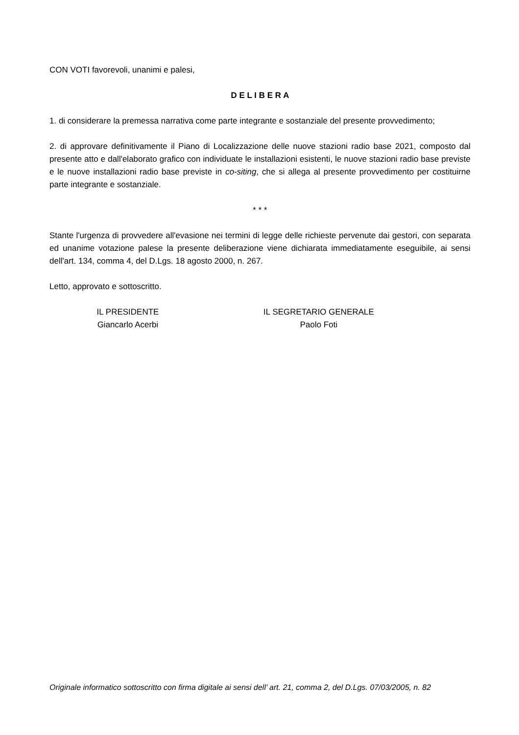CON VOTI favorevoli, unanimi e palesi,
D E L I B E R A
1. di considerare la premessa narrativa come parte integrante e sostanziale del presente provvedimento;
2. di approvare definitivamente il Piano di Localizzazione delle nuove stazioni radio base 2021, composto dal presente atto e dall'elaborato grafico con individuate le installazioni esistenti, le nuove stazioni radio base previste e le nuove installazioni radio base previste in co-siting, che si allega al presente provvedimento per costituirne parte integrante e sostanziale.
* * *
Stante l'urgenza di provvedere all'evasione nei termini di legge delle richieste pervenute dai gestori, con separata ed unanime votazione palese la presente deliberazione viene dichiarata immediatamente eseguibile, ai sensi dell'art. 134, comma 4, del D.Lgs. 18 agosto 2000, n. 267.
Letto, approvato e sottoscritto.
IL PRESIDENTE
Giancarlo Acerbi
IL SEGRETARIO GENERALE
Paolo Foti
Originale informatico sottoscritto con firma digitale ai sensi dell’ art. 21, comma 2, del D.Lgs. 07/03/2005, n. 82